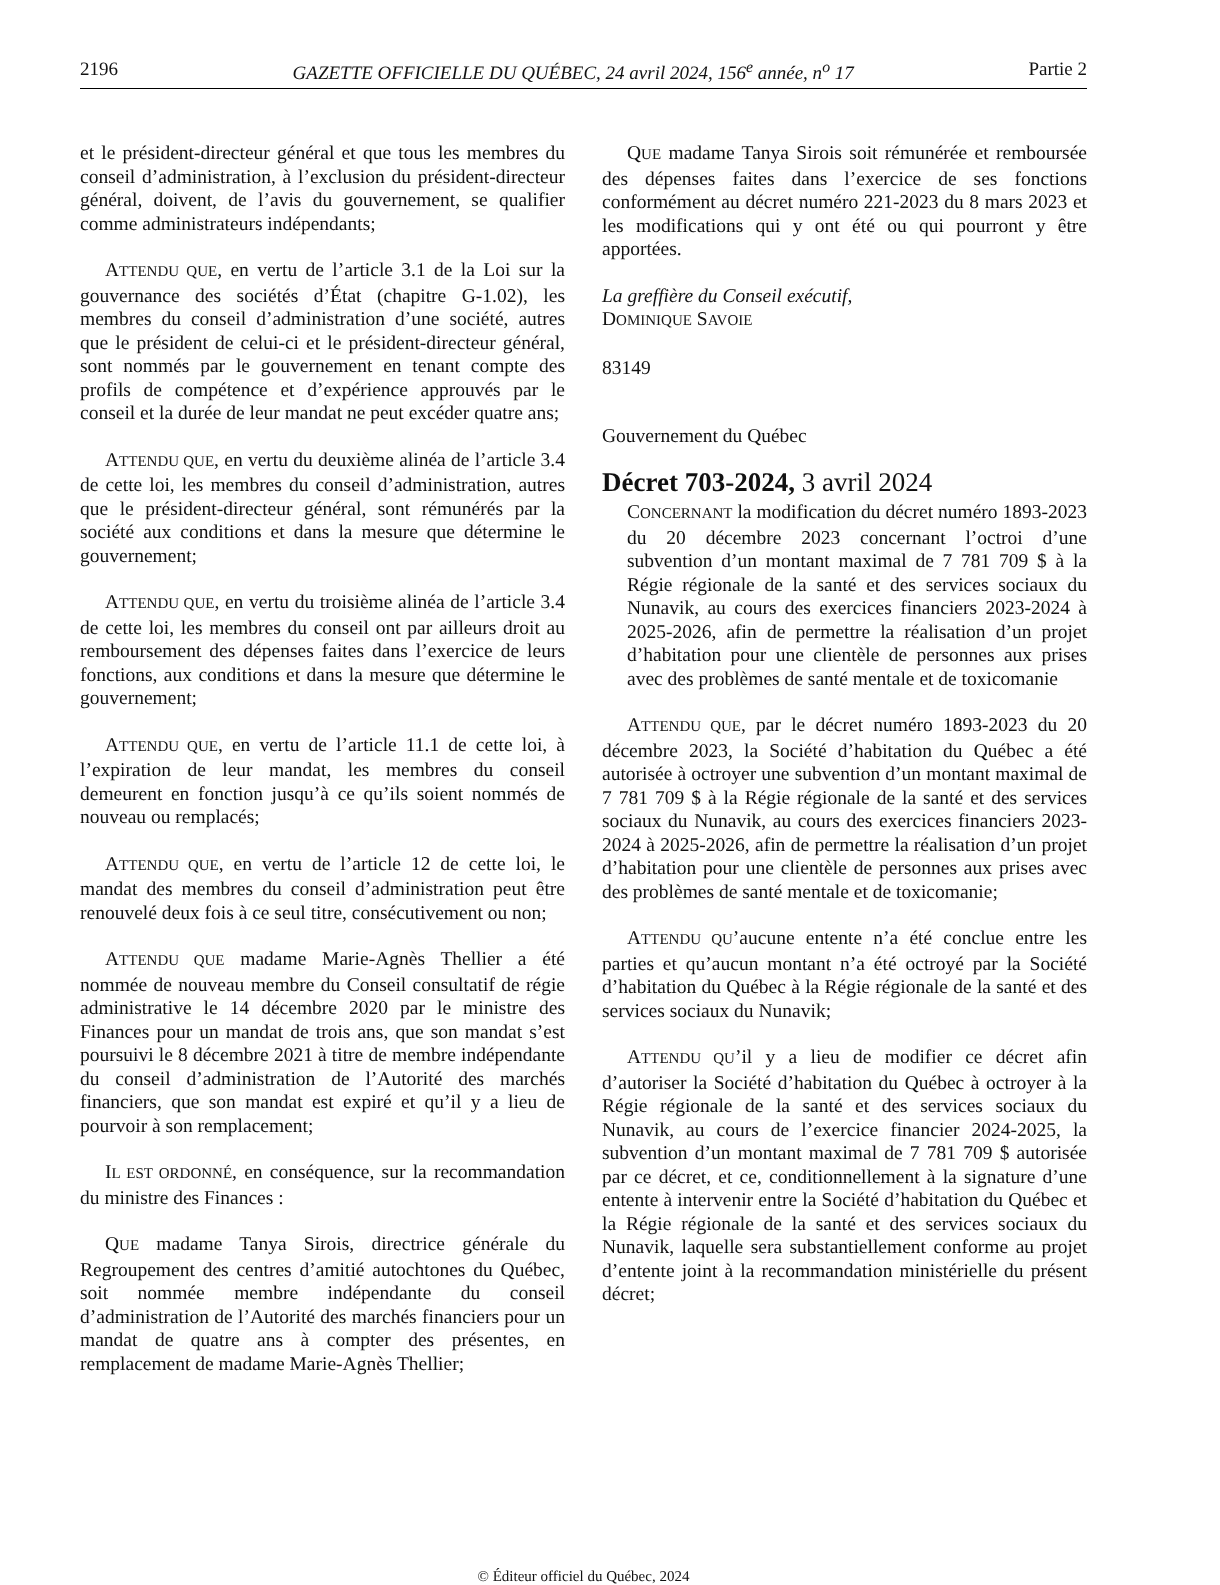2196 GAZETTE OFFICIELLE DU QUÉBEC, 24 avril 2024, 156<sup>e</sup> année, n<sup>o</sup> 17 Partie 2
et le président-directeur général et que tous les membres du conseil d’administration, à l’exclusion du président-directeur général, doivent, de l’avis du gouvernement, se qualifier comme administrateurs indépendants;
ATTENDU QUE, en vertu de l’article 3.1 de la Loi sur la gouvernance des sociétés d’État (chapitre G-1.02), les membres du conseil d’administration d’une société, autres que le président de celui-ci et le président-directeur général, sont nommés par le gouvernement en tenant compte des profils de compétence et d’expérience approuvés par le conseil et la durée de leur mandat ne peut excéder quatre ans;
ATTENDU QUE, en vertu du deuxième alinéa de l’article 3.4 de cette loi, les membres du conseil d’administration, autres que le président-directeur général, sont rémunérés par la société aux conditions et dans la mesure que détermine le gouvernement;
ATTENDU QUE, en vertu du troisième alinéa de l’article 3.4 de cette loi, les membres du conseil ont par ailleurs droit au remboursement des dépenses faites dans l’exercice de leurs fonctions, aux conditions et dans la mesure que détermine le gouvernement;
ATTENDU QUE, en vertu de l’article 11.1 de cette loi, à l’expiration de leur mandat, les membres du conseil demeurent en fonction jusqu’à ce qu’ils soient nommés de nouveau ou remplacés;
ATTENDU QUE, en vertu de l’article 12 de cette loi, le mandat des membres du conseil d’administration peut être renouvelé deux fois à ce seul titre, consécutivement ou non;
ATTENDU QUE madame Marie-Agnès Thellier a été nommée de nouveau membre du Conseil consultatif de régie administrative le 14 décembre 2020 par le ministre des Finances pour un mandat de trois ans, que son mandat s’est poursuivi le 8 décembre 2021 à titre de membre indépendante du conseil d’administration de l’Autorité des marchés financiers, que son mandat est expiré et qu’il y a lieu de pourvoir à son remplacement;
IL EST ORDONNÉ, en conséquence, sur la recommandation du ministre des Finances :
QUE madame Tanya Sirois, directrice générale du Regroupement des centres d’amitié autochtones du Québec, soit nommée membre indépendante du conseil d’administration de l’Autorité des marchés financiers pour un mandat de quatre ans à compter des présentes, en remplacement de madame Marie-Agnès Thellier;
QUE madame Tanya Sirois soit rémunérée et remboursée des dépenses faites dans l’exercice de ses fonctions conformément au décret numéro 221-2023 du 8 mars 2023 et les modifications qui y ont été ou qui pourront y être apportées.
La greffière du Conseil exécutif,
DOMINIQUE SAVOIE
83149
Gouvernement du Québec
Décret 703-2024, 3 avril 2024
CONCERNANT la modification du décret numéro 1893-2023 du 20 décembre 2023 concernant l’octroi d’une subvention d’un montant maximal de 7 781 709 $ à la Régie régionale de la santé et des services sociaux du Nunavik, au cours des exercices financiers 2023-2024 à 2025-2026, afin de permettre la réalisation d’un projet d’habitation pour une clientèle de personnes aux prises avec des problèmes de santé mentale et de toxicomanie
ATTENDU QUE, par le décret numéro 1893-2023 du 20 décembre 2023, la Société d’habitation du Québec a été autorisée à octroyer une subvention d’un montant maximal de 7 781 709 $ à la Régie régionale de la santé et des services sociaux du Nunavik, au cours des exercices financiers 2023-2024 à 2025-2026, afin de permettre la réalisation d’un projet d’habitation pour une clientèle de personnes aux prises avec des problèmes de santé mentale et de toxicomanie;
ATTENDU QU’aucune entente n’a été conclue entre les parties et qu’aucun montant n’a été octroyé par la Société d’habitation du Québec à la Régie régionale de la santé et des services sociaux du Nunavik;
ATTENDU QU’il y a lieu de modifier ce décret afin d’autoriser la Société d’habitation du Québec à octroyer à la Régie régionale de la santé et des services sociaux du Nunavik, au cours de l’exercice financier 2024-2025, la subvention d’un montant maximal de 7 781 709 $ autorisée par ce décret, et ce, conditionnellement à la signature d’une entente à intervenir entre la Société d’habitation du Québec et la Régie régionale de la santé et des services sociaux du Nunavik, laquelle sera substantiellement conforme au projet d’entente joint à la recommandation ministérielle du présent décret;
© Éditeur officiel du Québec, 2024